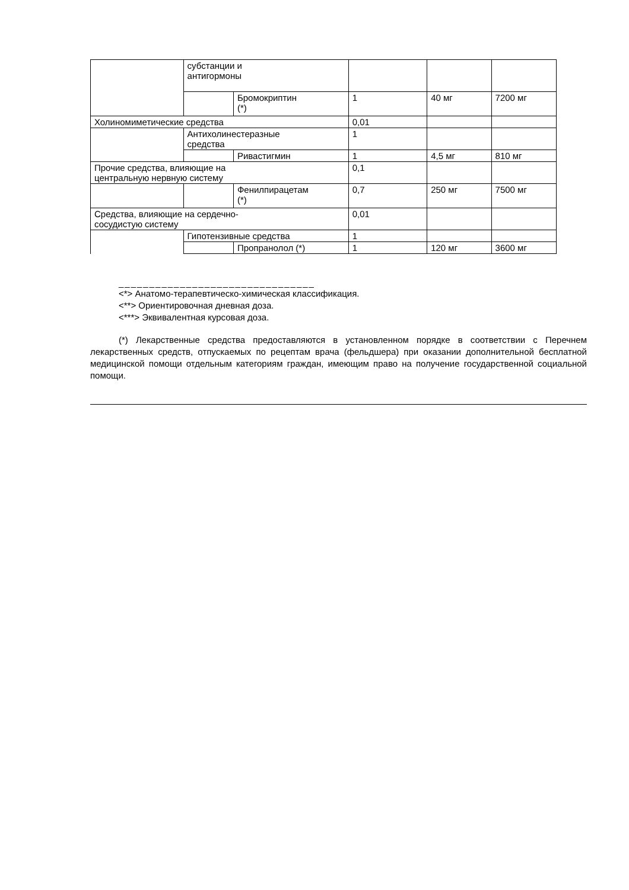| | субстанции и антигормоны | | | | |
| | | Бромокриптин (*) | 1 | 40 мг | 7200 мг |
| Холиномиметические средства | | | 0,01 | | |
| | Антихолинестеразные средства | | 1 | | |
| | | Ривастигмин | 1 | 4,5 мг | 810 мг |
| Прочие средства, влияющие на центральную нервную систему | | | 0,1 | | |
| | | Фенилпирацетам (*) | 0,7 | 250 мг | 7500 мг |
| Средства, влияющие на сердечно- сосудистую систему | | | 0,01 | | |
| | Гипотензивные средства | | 1 | | |
| | | Пропранолол (*) | 1 | 120 мг | 3600 мг |
________________________________
<*> Анатомо-терапевтическо-химическая классификация.
<**> Ориентировочная дневная доза.
<***> Эквивалентная курсовая доза.
(*) Лекарственные средства предоставляются в установленном порядке в соответствии с Перечнем лекарственных средств, отпускаемых по рецептам врача (фельдшера) при оказании дополнительной бесплатной медицинской помощи отдельным категориям граждан, имеющим право на получение государственной социальной помощи.